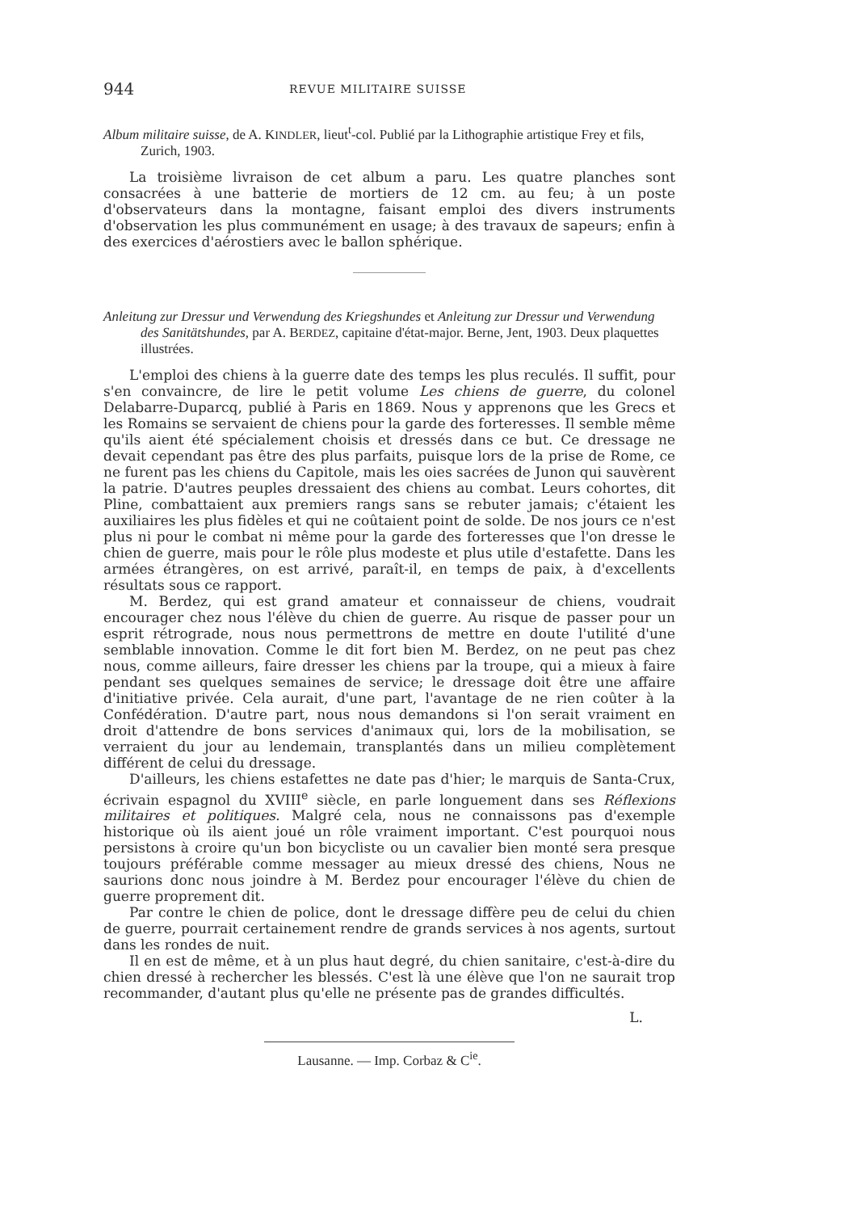944 REVUE MILITAIRE SUISSE
Album militaire suisse, de A. KINDLER, lieut<sup>t</sup>-col. Publié par la Lithographie artistique Frey et fils, Zurich, 1903.
La troisième livraison de cet album a paru. Les quatre planches sont consacrées à une batterie de mortiers de 12 cm. au feu; à un poste d'observateurs dans la montagne, faisant emploi des divers instruments d'observation les plus communément en usage; à des travaux de sapeurs; enfin à des exercices d'aérostiers avec le ballon sphérique.
Anleitung zur Dressur und Verwendung des Kriegshundes et Anleitung zur Dressur und Verwendung des Sanitätshundes, par A. BERDEZ, capitaine d'état-major. Berne, Jent, 1903. Deux plaquettes illustrées.
L'emploi des chiens à la guerre date des temps les plus reculés. Il suffit, pour s'en convaincre, de lire le petit volume Les chiens de guerre, du colonel Delabarre-Duparcq, publié à Paris en 1869. Nous y apprenons que les Grecs et les Romains se servaient de chiens pour la garde des forteresses. Il semble même qu'ils aient été spécialement choisis et dressés dans ce but. Ce dressage ne devait cependant pas être des plus parfaits, puisque lors de la prise de Rome, ce ne furent pas les chiens du Capitole, mais les oies sacrées de Junon qui sauvèrent la patrie. D'autres peuples dressaient des chiens au combat. Leurs cohortes, dit Pline, combattaient aux premiers rangs sans se rebuter jamais; c'étaient les auxiliaires les plus fidèles et qui ne coûtaient point de solde. De nos jours ce n'est plus ni pour le combat ni même pour la garde des forteresses que l'on dresse le chien de guerre, mais pour le rôle plus modeste et plus utile d'estafette. Dans les armées étrangères, on est arrivé, paraît-il, en temps de paix, à d'excellents résultats sous ce rapport.
M. Berdez, qui est grand amateur et connaisseur de chiens, voudrait encourager chez nous l'élève du chien de guerre. Au risque de passer pour un esprit rétrograde, nous nous permettrons de mettre en doute l'utilité d'une semblable innovation. Comme le dit fort bien M. Berdez, on ne peut pas chez nous, comme ailleurs, faire dresser les chiens par la troupe, qui a mieux à faire pendant ses quelques semaines de service; le dressage doit être une affaire d'initiative privée. Cela aurait, d'une part, l'avantage de ne rien coûter à la Confédération. D'autre part, nous nous demandons si l'on serait vraiment en droit d'attendre de bons services d'animaux qui, lors de la mobilisation, se verraient du jour au lendemain, transplantés dans un milieu complètement différent de celui du dressage.
D'ailleurs, les chiens estafettes ne date pas d'hier; le marquis de Santa-Crux, écrivain espagnol du XVIII<sup>e</sup> siècle, en parle longuement dans ses Réflexions militaires et politiques. Malgré cela, nous ne connaissons pas d'exemple historique où ils aient joué un rôle vraiment important. C'est pourquoi nous persistons à croire qu'un bon bicycliste ou un cavalier bien monté sera presque toujours préférable comme messager au mieux dressé des chiens, Nous ne saurions donc nous joindre à M. Berdez pour encourager l'élève du chien de guerre proprement dit.
Par contre le chien de police, dont le dressage diffère peu de celui du chien de guerre, pourrait certainement rendre de grands services à nos agents, surtout dans les rondes de nuit.
Il en est de même, et à un plus haut degré, du chien sanitaire, c'est-à-dire du chien dressé à rechercher les blessés. C'est là une élève que l'on ne saurait trop recommander, d'autant plus qu'elle ne présente pas de grandes difficultés.
L.
Lausanne. — Imp. Corbaz & C<sup>ie</sup>.